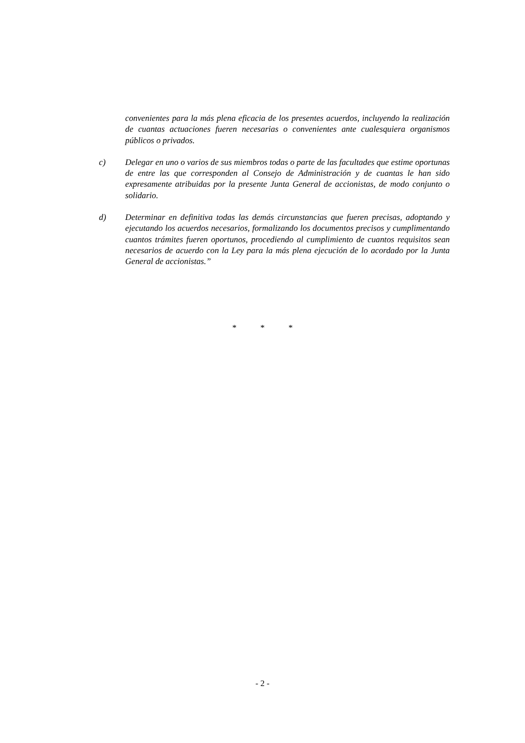convenientes para la más plena eficacia de los presentes acuerdos, incluyendo la realización de cuantas actuaciones fueren necesarias o convenientes ante cualesquiera organismos públicos o privados.
c) Delegar en uno o varios de sus miembros todas o parte de las facultades que estime oportunas de entre las que corresponden al Consejo de Administración y de cuantas le han sido expresamente atribuidas por la presente Junta General de accionistas, de modo conjunto o solidario.
d) Determinar en definitiva todas las demás circunstancias que fueren precisas, adoptando y ejecutando los acuerdos necesarios, formalizando los documentos precisos y cumplimentando cuantos trámites fueren oportunos, procediendo al cumplimiento de cuantos requisitos sean necesarios de acuerdo con la Ley para la más plena ejecución de lo acordado por la Junta General de accionistas.”
* * *
- 2 -